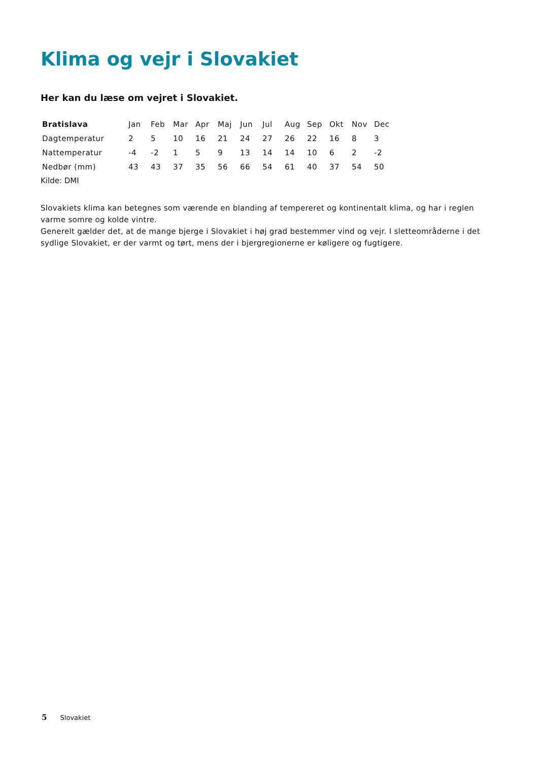Klima og vejr i Slovakiet
Her kan du læse om vejret i Slovakiet.
| Bratislava | Jan | Feb | Mar | Apr | Maj | Jun | Jul | Aug | Sep | Okt | Nov | Dec |
| --- | --- | --- | --- | --- | --- | --- | --- | --- | --- | --- | --- | --- |
| Dagtemperatur | 2 | 5 | 10 | 16 | 21 | 24 | 27 | 26 | 22 | 16 | 8 | 3 |
| Nattemperatur | -4 | -2 | 1 | 5 | 9 | 13 | 14 | 14 | 10 | 6 | 2 | -2 |
| Nedbør (mm) | 43 | 43 | 37 | 35 | 56 | 66 | 54 | 61 | 40 | 37 | 54 | 50 |
Kilde: DMI
Slovakiets klima kan betegnes som værende en blanding af tempereret og kontinentalt klima, og har i reglen varme somre og kolde vintre.
Generelt gælder det, at de mange bjerge i Slovakiet i høj grad bestemmer vind og vejr. I sletteområderne i det sydlige Slovakiet, er der varmt og tørt, mens der i bjergregionerne er køligere og fugtigere.
5 Slovakiet